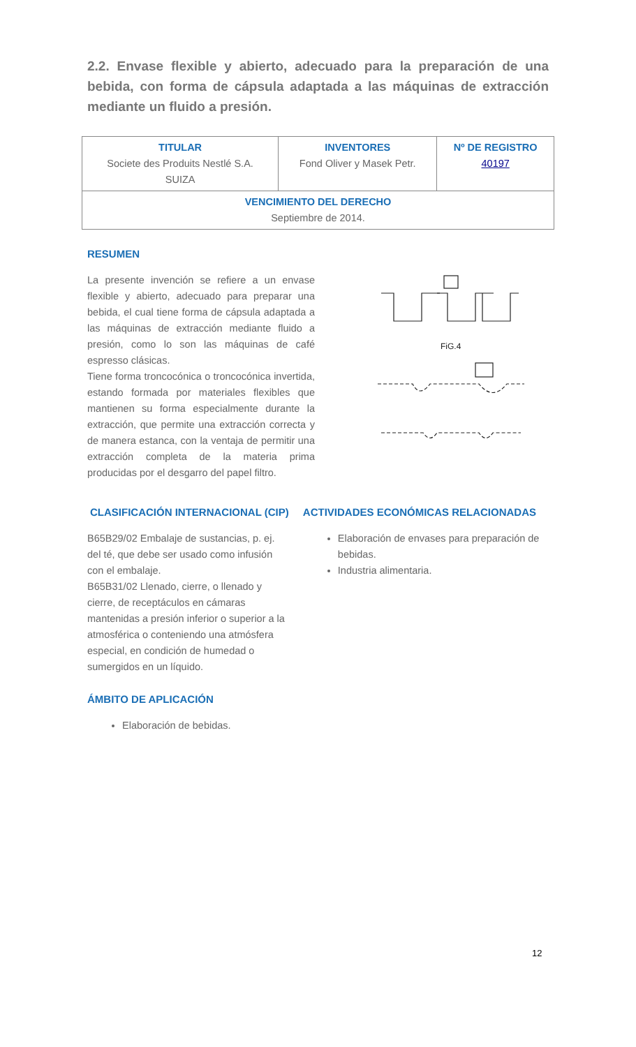2.2. Envase flexible y abierto, adecuado para la preparación de una bebida, con forma de cápsula adaptada a las máquinas de extracción mediante un fluido a presión.
| TITULAR Societe des Produits Nestlé S.A. SUIZA | INVENTORES Fond Oliver y Masek Petr. | Nº DE REGISTRO 40197 |
| VENCIMIENTO DEL DERECHO Septiembre de 2014. | | |
RESUMEN
La presente invención se refiere a un envase flexible y abierto, adecuado para preparar una bebida, el cual tiene forma de cápsula adaptada a las máquinas de extracción mediante fluido a presión, como lo son las máquinas de café espresso clásicas.
Tiene forma troncocónica o troncocónica invertida, estando formada por materiales flexibles que mantienen su forma especialmente durante la extracción, que permite una extracción correcta y de manera estanca, con la ventaja de permitir una extracción completa de la materia prima producidas por el desgarro del papel filtro.
FiG.4
CLASIFICACIÓN INTERNACIONAL (CIP)
B65B29/02 Embalaje de sustancias, p. ej. del té, que debe ser usado como infusión con el embalaje.
B65B31/02 Llenado, cierre, o llenado y cierre, de receptáculos en cámaras mantenidas a presión inferior o superior a la atmosférica o conteniendo una atmósfera especial, en condición de humedad o sumergidos en un líquido.
ACTIVIDADES ECONÓMICAS RELACIONADAS
Elaboración de envases para preparación de bebidas.
Industria alimentaria.
ÁMBITO DE APLICACIÓN
Elaboración de bebidas.
12